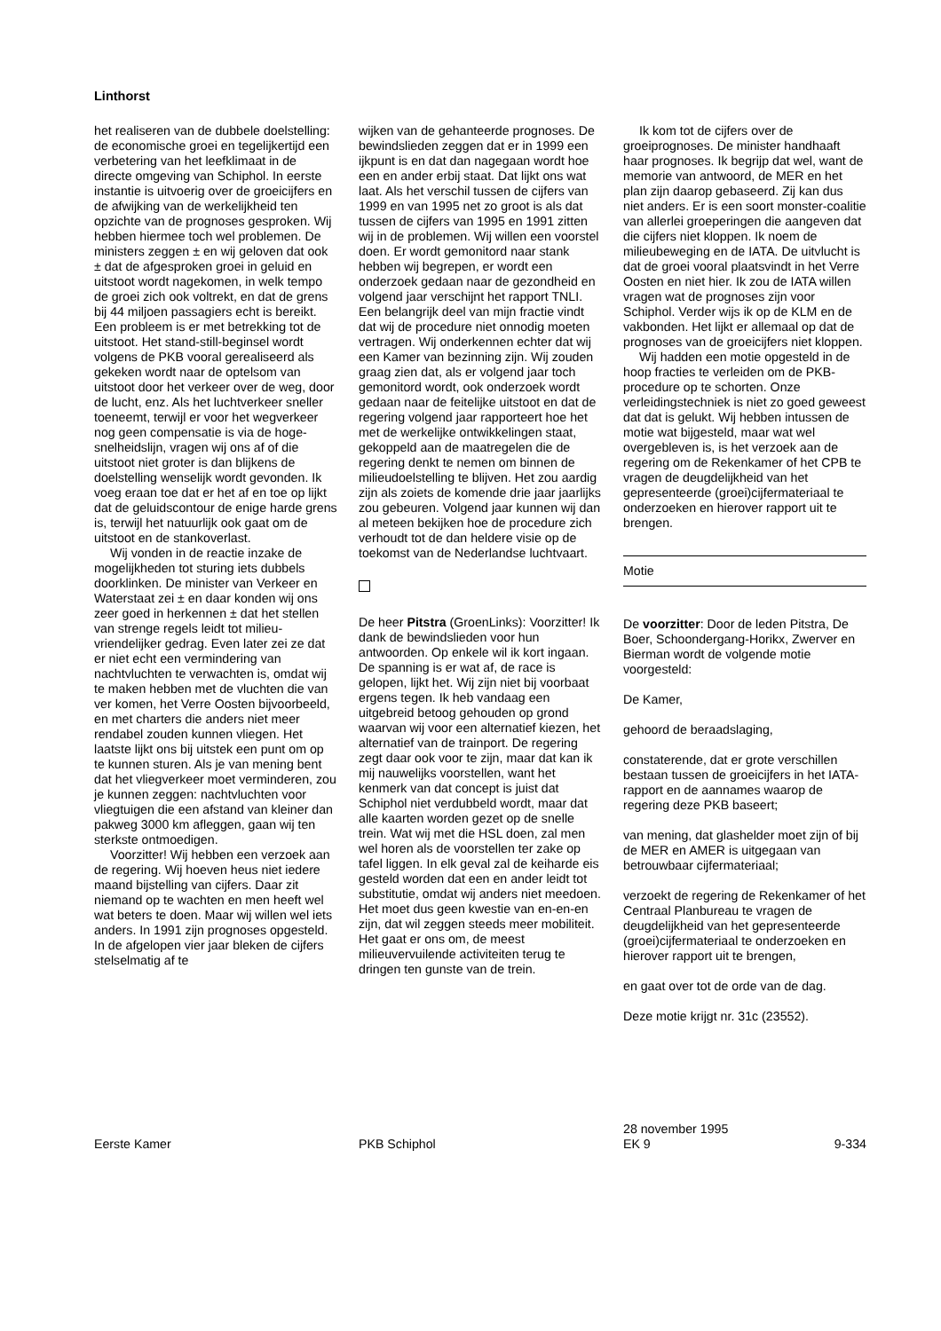Linthorst
het realiseren van de dubbele doelstelling: de economische groei en tegelijkertijd een verbetering van het leefklimaat in de directe omgeving van Schiphol. In eerste instantie is uitvoerig over de groeicijfers en de afwijking van de werkelijkheid ten opzichte van de prognoses gesproken. Wij hebben hiermee toch wel problemen. De ministers zeggen ± en wij geloven dat ook ± dat de afgesproken groei in geluid en uitstoot wordt nagekomen, in welk tempo de groei zich ook voltrekt, en dat de grens bij 44 miljoen passagiers echt is bereikt. Een probleem is er met betrekking tot de uitstoot. Het stand-still-beginsel wordt volgens de PKB vooral gerealiseerd als gekeken wordt naar de optelsom van uitstoot door het verkeer over de weg, door de lucht, enz. Als het luchtverkeer sneller toeneemt, terwijl er voor het wegverkeer nog geen compensatie is via de hoge-snelheidslijn, vragen wij ons af of die uitstoot niet groter is dan blijkens de doelstelling wenselijk wordt gevonden. Ik voeg eraan toe dat er het af en toe op lijkt dat de geluidscontour de enige harde grens is, terwijl het natuurlijk ook gaat om de uitstoot en de stankoverlast.
Wij vonden in de reactie inzake de mogelijkheden tot sturing iets dubbels doorklinken. De minister van Verkeer en Waterstaat zei ± en daar konden wij ons zeer goed in herkennen ± dat het stellen van strenge regels leidt tot milieu-vriendelijker gedrag. Even later zei ze dat er niet echt een vermindering van nachtvluchten te verwachten is, omdat wij te maken hebben met de vluchten die van ver komen, het Verre Oosten bijvoorbeeld, en met charters die anders niet meer rendabel zouden kunnen vliegen. Het laatste lijkt ons bij uitstek een punt om op te kunnen sturen. Als je van mening bent dat het vliegverkeer moet verminderen, zou je kunnen zeggen: nachtvluchten voor vliegtuigen die een afstand van kleiner dan pakweg 3000 km afleggen, gaan wij ten sterkste ontmoedigen.
Voorzitter! Wij hebben een verzoek aan de regering. Wij hoeven heus niet iedere maand bijstelling van cijfers. Daar zit niemand op te wachten en men heeft wel wat beters te doen. Maar wij willen wel iets anders. In 1991 zijn prognoses opgesteld. In de afgelopen vier jaar bleken de cijfers stelselmatig af te
wijken van de gehanteerde prognoses. De bewindslieden zeggen dat er in 1999 een ijkpunt is en dat dan nagegaan wordt hoe een en ander erbij staat. Dat lijkt ons wat laat. Als het verschil tussen de cijfers van 1999 en van 1995 net zo groot is als dat tussen de cijfers van 1995 en 1991 zitten wij in de problemen. Wij willen een voorstel doen. Er wordt gemonitord naar stank hebben wij begrepen, er wordt een onderzoek gedaan naar de gezondheid en volgend jaar verschijnt het rapport TNLI. Een belangrijk deel van mijn fractie vindt dat wij de procedure niet onnodig moeten vertragen. Wij onderkennen echter dat wij een Kamer van bezinning zijn. Wij zouden graag zien dat, als er volgend jaar toch gemonitord wordt, ook onderzoek wordt gedaan naar de feitelijke uitstoot en dat de regering volgend jaar rapporteert hoe het met de werkelijke ontwikkelingen staat, gekoppeld aan de maatregelen die de regering denkt te nemen om binnen de milieudoelstelling te blijven. Het zou aardig zijn als zoiets de komende drie jaar jaarlijks zou gebeuren. Volgend jaar kunnen wij dan al meteen bekijken hoe de procedure zich verhoudt tot de dan heldere visie op de toekomst van de Nederlandse luchtvaart.
De heer Pitstra (GroenLinks): Voorzitter! Ik dank de bewindslieden voor hun antwoorden. Op enkele wil ik kort ingaan. De spanning is er wat af, de race is gelopen, lijkt het. Wij zijn niet bij voorbaat ergens tegen. Ik heb vandaag een uitgebreid betoog gehouden op grond waarvan wij voor een alternatief kiezen, het alternatief van de trainport. De regering zegt daar ook voor te zijn, maar dat kan ik mij nauwelijks voorstellen, want het kenmerk van dat concept is juist dat Schiphol niet verdubbeld wordt, maar dat alle kaarten worden gezet op de snelle trein. Wat wij met die HSL doen, zal men wel horen als de voorstellen ter zake op tafel liggen. In elk geval zal de keiharde eis gesteld worden dat een en ander leidt tot substitutie, omdat wij anders niet meedoen. Het moet dus geen kwestie van en-en-en zijn, dat wil zeggen steeds meer mobiliteit. Het gaat er ons om, de meest milieuvervuilende activiteiten terug te dringen ten gunste van de trein.
Ik kom tot de cijfers over de groeiprognoses. De minister handhaaft haar prognoses. Ik begrijp dat wel, want de memorie van antwoord, de MER en het plan zijn daarop gebaseerd. Zij kan dus niet anders. Er is een soort monster-coalitie van allerlei groeperingen die aangeven dat die cijfers niet kloppen. Ik noem de milieubeweging en de IATA. De uitvlucht is dat de groei vooral plaatsvindt in het Verre Oosten en niet hier. Ik zou de IATA willen vragen wat de prognoses zijn voor Schiphol. Verder wijs ik op de KLM en de vakbonden. Het lijkt er allemaal op dat de prognoses van de groeicijfers niet kloppen.
Wij hadden een motie opgesteld in de hoop fracties te verleiden om de PKB-procedure op te schorten. Onze verleidingstechniek is niet zo goed geweest dat dat is gelukt. Wij hebben intussen de motie wat bijgesteld, maar wat wel overgebleven is, is het verzoek aan de regering om de Rekenkamer of het CPB te vragen de deugdelijkheid van het gepresenteerde (groei)cijfermateriaal te onderzoeken en hierover rapport uit te brengen.
Motie
De voorzitter: Door de leden Pitstra, De Boer, Schoondergang-Horikx, Zwerver en Bierman wordt de volgende motie voorgesteld:
De Kamer,
gehoord de beraadslaging,
constaterende, dat er grote verschillen bestaan tussen de groeicijfers in het IATA-rapport en de aannames waarop de regering deze PKB baseert;
van mening, dat glashelder moet zijn of bij de MER en AMER is uitgegaan van betrouwbaar cijfermateriaal;
verzoekt de regering de Rekenkamer of het Centraal Planbureau te vragen de deugdelijkheid van het gepresenteerde (groei)cijfermateriaal te onderzoeken en hierover rapport uit te brengen,
en gaat over tot de orde van de dag.
Deze motie krijgt nr. 31c (23552).
Eerste Kamer
PKB Schiphol 28 november 1995
EK 9
9-334